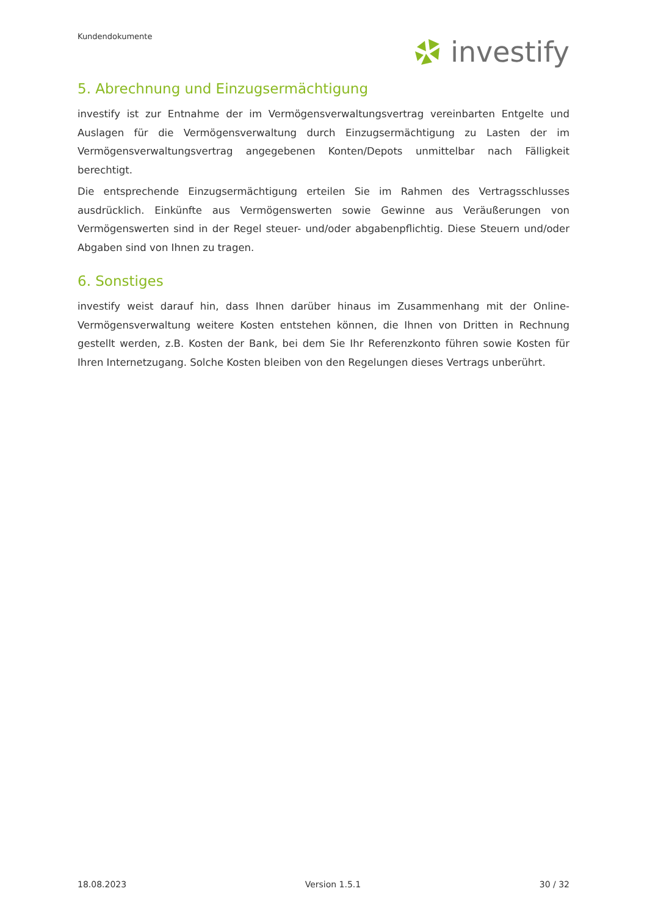Kundendokumente
investify
5. Abrechnung und Einzugsermächtigung
investify ist zur Entnahme der im Vermögensverwaltungsvertrag vereinbarten Entgelte und Auslagen für die Vermögensverwaltung durch Einzugsermächtigung zu Lasten der im Vermögensverwaltungsvertrag angegebenen Konten/Depots unmittelbar nach Fälligkeit berechtigt.
Die entsprechende Einzugsermächtigung erteilen Sie im Rahmen des Vertragsschlusses ausdrücklich. Einkünfte aus Vermögenswerten sowie Gewinne aus Veräußerungen von Vermögenswerten sind in der Regel steuer- und/oder abgabenpflichtig. Diese Steuern und/oder Abgaben sind von Ihnen zu tragen.
6. Sonstiges
investify weist darauf hin, dass Ihnen darüber hinaus im Zusammenhang mit der Online-Vermögensverwaltung weitere Kosten entstehen können, die Ihnen von Dritten in Rechnung gestellt werden, z.B. Kosten der Bank, bei dem Sie Ihr Referenzkonto führen sowie Kosten für Ihren Internetzugang. Solche Kosten bleiben von den Regelungen dieses Vertrags unberührt.
18.08.2023 Version 1.5.1 30 / 32